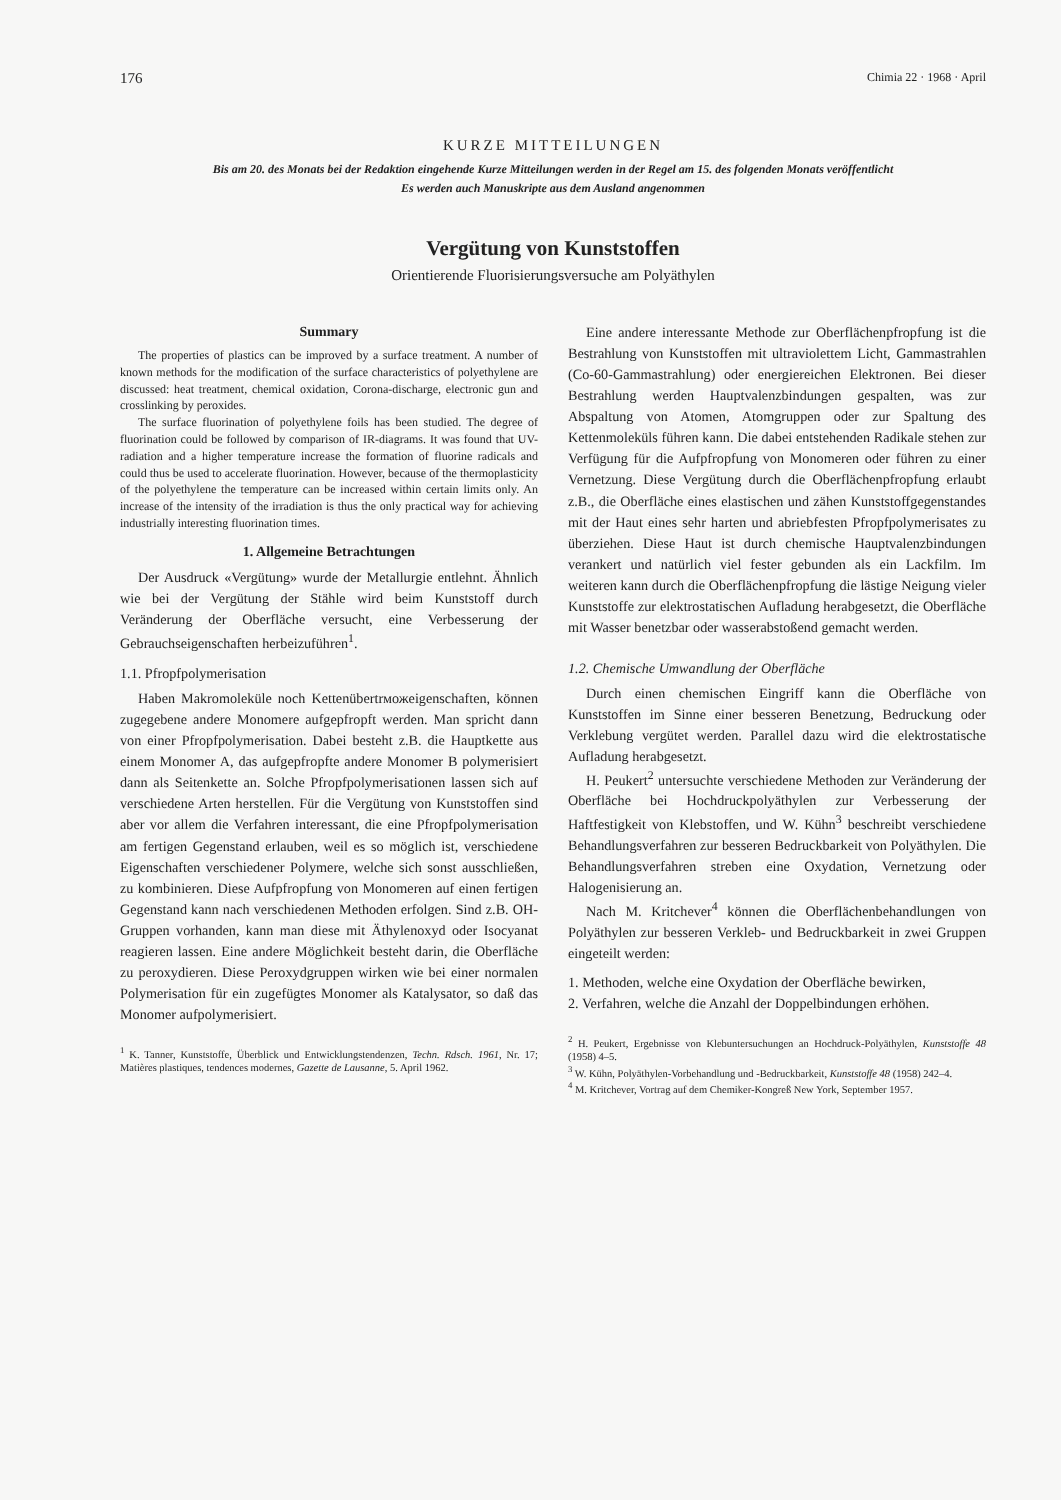176 Chimia 22 · 1968 · April
KURZE MITTEILUNGEN
Bis am 20. des Monats bei der Redaktion eingehende Kurze Mitteilungen werden in der Regel am 15. des folgenden Monats veröffentlicht
Es werden auch Manuskripte aus dem Ausland angenommen
Vergütung von Kunststoffen
Orientierende Fluorisierungsversuche am Polyäthylen
Summary
The properties of plastics can be improved by a surface treatment. A number of known methods for the modification of the surface characteristics of polyethylene are discussed: heat treatment, chemical oxidation, Corona-discharge, electronic gun and crosslinking by peroxides.
The surface fluorination of polyethylene foils has been studied. The degree of fluorination could be followed by comparison of IR-diagrams. It was found that UV-radiation and a higher temperature increase the formation of fluorine radicals and could thus be used to accelerate fluorination. However, because of the thermoplasticity of the polyethylene the temperature can be increased within certain limits only. An increase of the intensity of the irradiation is thus the only practical way for achieving industrially interesting fluorination times.
1. Allgemeine Betrachtungen
Der Ausdruck «Vergütung» wurde der Metallurgie entlehnt. Ähnlich wie bei der Vergütung der Stähle wird beim Kunststoff durch Veränderung der Oberfläche versucht, eine Verbesserung der Gebrauchseigenschaften herbeizuführen<sup>1</sup>.
1.1. Pfropfpolymerisation
Haben Makromoleküle noch Kettenübertrможeigenschaften, können zugegebene andere Monomere aufgepfropft werden. Man spricht dann von einer Pfropfpolymerisation. Dabei besteht z.B. die Hauptkette aus einem Monomer A, das aufgepfropfte andere Monomer B polymerisiert dann als Seitenkette an. Solche Pfropfpolymerisationen lassen sich auf verschiedene Arten herstellen. Für die Vergütung von Kunststoffen sind aber vor allem die Verfahren interessant, die eine Pfropfpolymerisation am fertigen Gegenstand erlauben, weil es so möglich ist, verschiedene Eigenschaften verschiedener Polymere, welche sich sonst ausschließen, zu kombinieren. Diese Aufpfropfung von Monomeren auf einen fertigen Gegenstand kann nach verschiedenen Methoden erfolgen. Sind z.B. OH-Gruppen vorhanden, kann man diese mit Äthylenoxyd oder Isocyanat reagieren lassen. Eine andere Möglichkeit besteht darin, die Oberfläche zu peroxydieren. Diese Peroxydgruppen wirken wie bei einer normalen Polymerisation für ein zugefügtes Monomer als Katalysator, so daß das Monomer aufpolymerisiert.
<sup>1</sup> K. Tanner, Kunststoffe, Überblick und Entwicklungstendenzen, Techn. Rdsch. 1961, Nr. 17; Matières plastiques, tendences modernes, Gazette de Lausanne, 5. April 1962.
Eine andere interessante Methode zur Oberflächenpfropfung ist die Bestrahlung von Kunststoffen mit ultraviolettem Licht, Gammastrahlen (Co-60-Gammastrahlung) oder energiereichen Elektronen. Bei dieser Bestrahlung werden Hauptvalenzbindungen gespalten, was zur Abspaltung von Atomen, Atomgruppen oder zur Spaltung des Kettenmoleküls führen kann. Die dabei entstehenden Radikale stehen zur Verfügung für die Aufpfropfung von Monomeren oder führen zu einer Vernetzung. Diese Vergütung durch die Oberflächenpfropfung erlaubt z.B., die Oberfläche eines elastischen und zähen Kunststoffgegenstandes mit der Haut eines sehr harten und abriebfesten Pfropfpolymerisates zu überziehen. Diese Haut ist durch chemische Hauptvalenzbindungen verankert und natürlich viel fester gebunden als ein Lackfilm. Im weiteren kann durch die Oberflächenpfropfung die lästige Neigung vieler Kunststoffe zur elektrostatischen Aufladung herabgesetzt, die Oberfläche mit Wasser benetzbar oder wasserabstoßend gemacht werden.
1.2. Chemische Umwandlung der Oberfläche
Durch einen chemischen Eingriff kann die Oberfläche von Kunststoffen im Sinne einer besseren Benetzung, Bedruckung oder Verklebung vergütet werden. Parallel dazu wird die elektrostatische Aufladung herabgesetzt.
H. Peukert<sup>2</sup> untersuchte verschiedene Methoden zur Veränderung der Oberfläche bei Hochdruckpolyäthylen zur Verbesserung der Haftfestigkeit von Klebstoffen, und W. Kühn<sup>3</sup> beschreibt verschiedene Behandlungsverfahren zur besseren Bedruckbarkeit von Polyäthylen. Die Behandlungsverfahren streben eine Oxydation, Vernetzung oder Halogenisierung an.
Nach M. Kritchever<sup>4</sup> können die Oberflächenbehandlungen von Polyäthylen zur besseren Verkleb- und Bedruckbarkeit in zwei Gruppen eingeteilt werden:
1. Methoden, welche eine Oxydation der Oberfläche bewirken,
2. Verfahren, welche die Anzahl der Doppelbindungen erhöhen.
<sup>2</sup> H. Peukert, Ergebnisse von Klebuntersuchungen an Hochdruck-Polyäthylen, Kunststoffe 48 (1958) 4–5.
<sup>3</sup> W. Kühn, Polyäthylen-Vorbehandlung und -Bedruckbarkeit, Kunststoffe 48 (1958) 242–4.
<sup>4</sup> M. Kritchever, Vortrag auf dem Chemiker-Kongreß New York, September 1957.